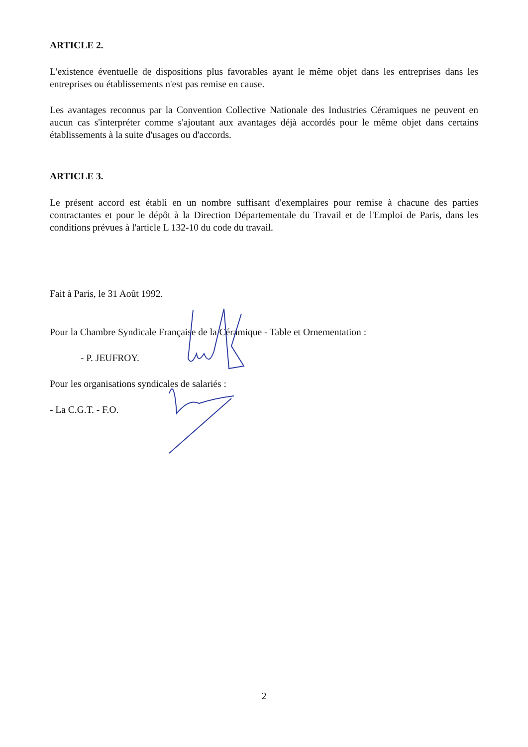ARTICLE 2.
L'existence éventuelle de dispositions plus favorables ayant le même objet dans les entreprises dans les entreprises ou établissements n'est pas remise en cause.
Les avantages reconnus par la Convention Collective Nationale des Industries Céramiques ne peuvent en aucun cas s'interpréter comme s'ajoutant aux avantages déjà accordés pour le même objet dans certains établissements à la suite d'usages ou d'accords.
ARTICLE 3.
Le présent accord est établi en un nombre suffisant d'exemplaires pour remise à chacune des parties contractantes et pour le dépôt à la Direction Départementale du Travail et de l'Emploi de Paris, dans les conditions prévues à l'article L 132-10 du code du travail.
Fait à Paris, le 31 Août 1992.
Pour la Chambre Syndicale Française de la Céramique - Table et Ornementation :
- P. JEUFROY.
Pour les organisations syndicales de salariés :
- La C.G.T. - F.O.
2